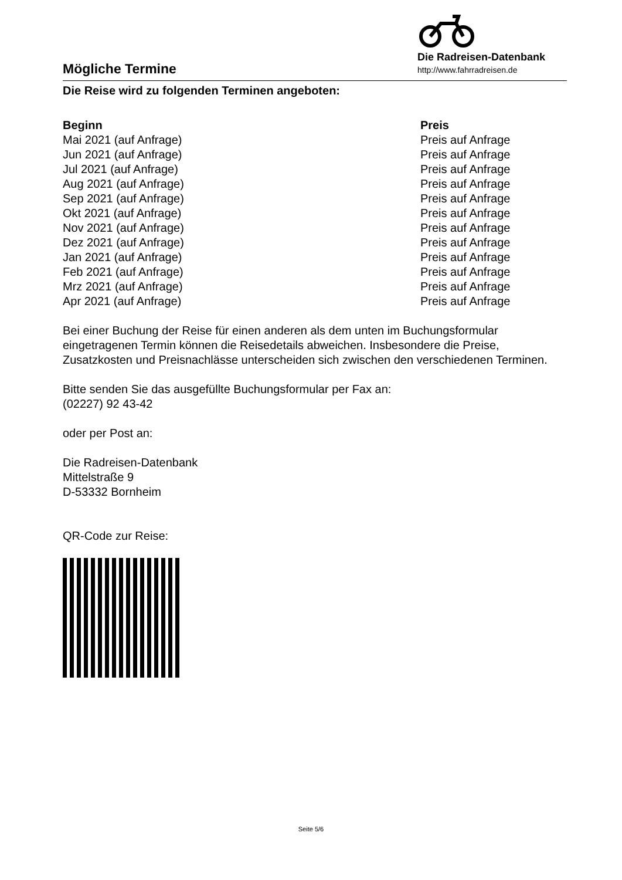Mögliche Termine
Die Radreisen-Datenbank
http://www.fahrradreisen.de
Die Reise wird zu folgenden Terminen angeboten:
| Beginn | Preis |
| --- | --- |
| Mai 2021 (auf Anfrage) | Preis auf Anfrage |
| Jun 2021 (auf Anfrage) | Preis auf Anfrage |
| Jul 2021 (auf Anfrage) | Preis auf Anfrage |
| Aug 2021 (auf Anfrage) | Preis auf Anfrage |
| Sep 2021 (auf Anfrage) | Preis auf Anfrage |
| Okt 2021 (auf Anfrage) | Preis auf Anfrage |
| Nov 2021 (auf Anfrage) | Preis auf Anfrage |
| Dez 2021 (auf Anfrage) | Preis auf Anfrage |
| Jan 2021 (auf Anfrage) | Preis auf Anfrage |
| Feb 2021 (auf Anfrage) | Preis auf Anfrage |
| Mrz 2021 (auf Anfrage) | Preis auf Anfrage |
| Apr 2021 (auf Anfrage) | Preis auf Anfrage |
Bei einer Buchung der Reise für einen anderen als dem unten im Buchungsformular eingetragenen Termin können die Reisedetails abweichen. Insbesondere die Preise, Zusatzkosten und Preisnachlässe unterscheiden sich zwischen den verschiedenen Terminen.
Bitte senden Sie das ausgefüllte Buchungsformular per Fax an:
(02227) 92 43-42
oder per Post an:
Die Radreisen-Datenbank
Mittelstraße 9
D-53332 Bornheim
QR-Code zur Reise:
Seite 5/6